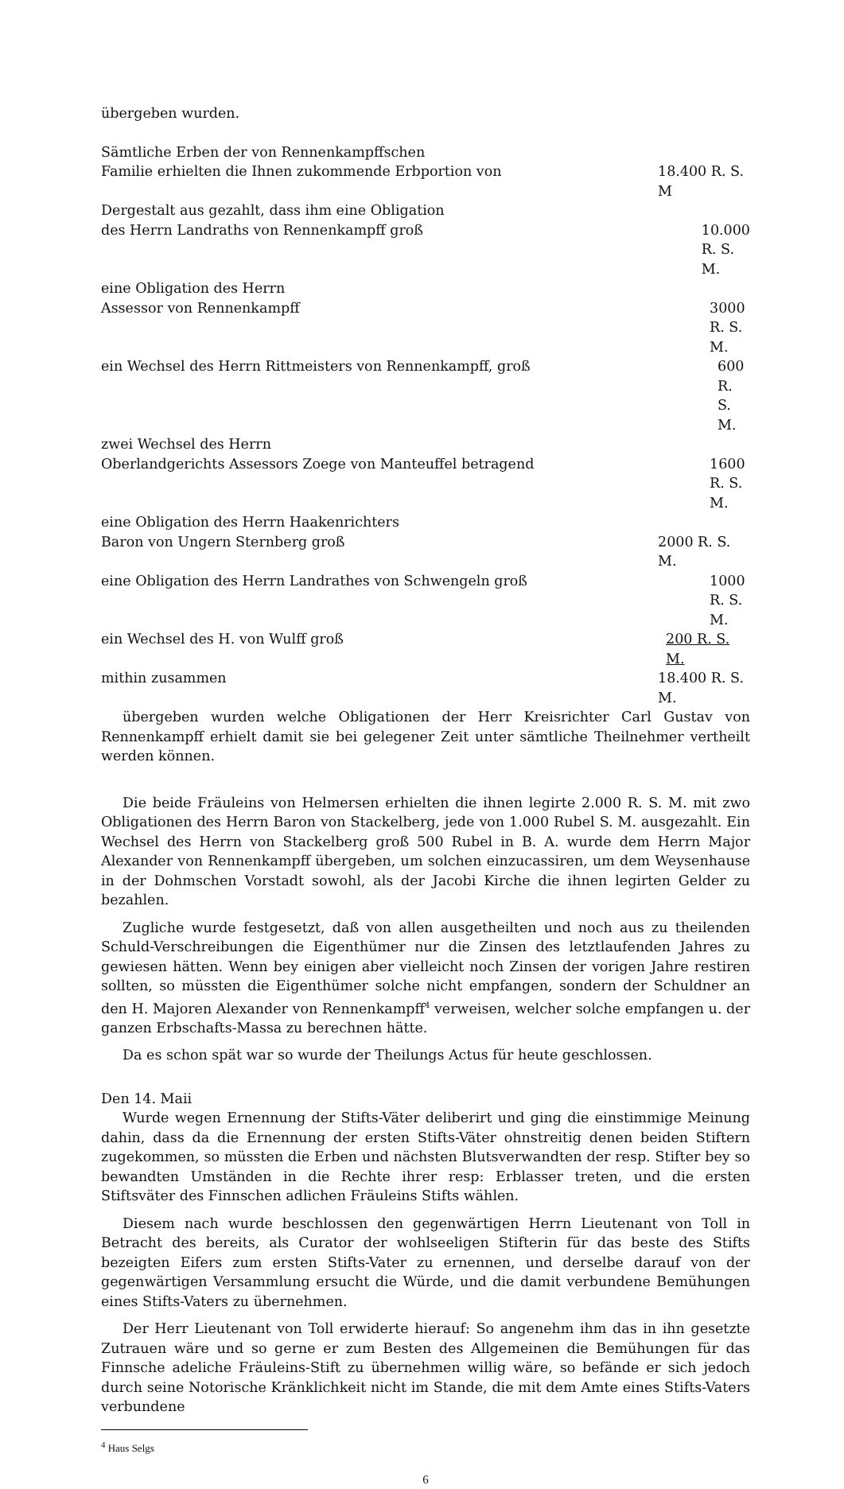übergeben wurden.
Sämtliche Erben der von Rennenkampffschen
Familie erhielten die Ihnen zukommende Erbportion von 18.400 R. S. M
Dergestalt aus gezahlt, dass ihm eine Obligation
des Herrn Landraths von Rennenkampff groß 10.000 R. S. M.
eine Obligation des Herrn
Assessor von Rennenkampff 3000 R. S. M.
ein Wechsel des Herrn Rittmeisters von Rennenkampff, groß 600 R. S. M.
zwei Wechsel des Herrn
Oberlandgerichts Assessors Zoege von Manteuffel betragend 1600 R. S. M.
eine Obligation des Herrn Haakenrichters
Baron von Ungern Sternberg groß 2000 R. S. M.
eine Obligation des Herrn Landrathes von Schwengeln groß 1000 R. S. M.
ein Wechsel des H. von Wulff groß 200 R. S. M.
mithin zusammen 18.400 R. S. M.
übergeben wurden welche Obligationen der Herr Kreisrichter Carl Gustav von Rennenkampff erhielt damit sie bei gelegener Zeit unter sämtliche Theilnehmer vertheilt werden können.
Die beide Fräuleins von Helmersen erhielten die ihnen legirte 2.000 R. S. M. mit zwo Obligationen des Herrn Baron von Stackelberg, jede von 1.000 Rubel S. M. ausgezahlt. Ein Wechsel des Herrn von Stackelberg groß 500 Rubel in B. A. wurde dem Herrn Major Alexander von Rennenkampff übergeben, um solchen einzucassiren, um dem Weysenhause in der Dohmschen Vorstadt sowohl, als der Jacobi Kirche die ihnen legirten Gelder zu bezahlen.
Zugliche wurde festgesetzt, daß von allen ausgetheilten und noch aus zu theilenden Schuld-Verschreibungen die Eigenthümer nur die Zinsen des letztlaufenden Jahres zu gewiesen hätten. Wenn bey einigen aber vielleicht noch Zinsen der vorigen Jahre restiren sollten, so müssten die Eigenthümer solche nicht empfangen, sondern der Schuldner an den H. Majoren Alexander von Rennenkampff<sup>4</sup> verweisen, welcher solche empfangen u. der ganzen Erbschafts-Massa zu berechnen hätte.
Da es schon spät war so wurde der Theilungs Actus für heute geschlossen.
Den 14. Maii
Wurde wegen Ernennung der Stifts-Väter deliberirt und ging die einstimmige Meinung dahin, dass da die Ernennung der ersten Stifts-Väter ohnstreitig denen beiden Stiftern zugekommen, so müssten die Erben und nächsten Blutsverwandten der resp. Stifter bey so bewandten Umständen in die Rechte ihrer resp: Erblasser treten, und die ersten Stiftsväter des Finnschen adlichen Fräuleins Stifts wählen.
Diesem nach wurde beschlossen den gegenwärtigen Herrn Lieutenant von Toll in Betracht des bereits, als Curator der wohlseeligen Stifterin für das beste des Stifts bezeigten Eifers zum ersten Stifts-Vater zu ernennen, und derselbe darauf von der gegenwärtigen Versammlung ersucht die Würde, und die damit verbundene Bemühungen eines Stifts-Vaters zu übernehmen.
Der Herr Lieutenant von Toll erwiderte hierauf: So angenehm ihm das in ihn gesetzte Zutrauen wäre und so gerne er zum Besten des Allgemeinen die Bemühungen für das Finnsche adeliche Fräuleins-Stift zu übernehmen willig wäre, so befände er sich jedoch durch seine Notorische Kränklichkeit nicht im Stande, die mit dem Amte eines Stifts-Vaters verbundene
<sup>4</sup> Haus Selgs
6